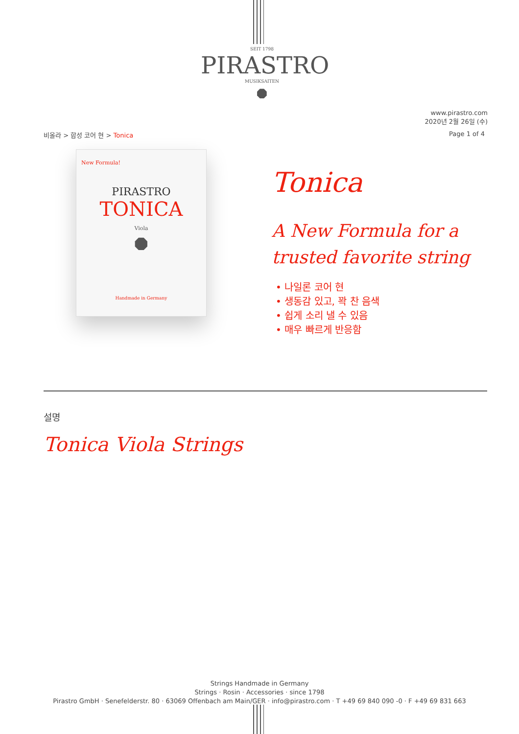SEIT 1798
PIRASTRO
MUSIKSAITEN
⯃
www.pirastro.com
2020년 2월 26일 (수)
비올라 > 합성 코어 현 > Tonica Page 1 of 4
New Formula!
PIRASTRO
TONICA
Viola
⯃
Handmade in Germany
Tonica
A New Formula for a
trusted favorite string
• 나일론 코어 현
• 생동감 있고, 꽉 찬 음색
• 쉽게 소리 낼 수 있음
• 매우 빠르게 반응함
설명
Tonica Viola Strings
Strings Handmade in Germany
Strings · Rosin · Accessories · since 1798
Pirastro GmbH · Senefelderstr. 80 · 63069 Offenbach am Main/GER · info@pirastro.com · T +49 69 840 090 -0 · F +49 69 831 663